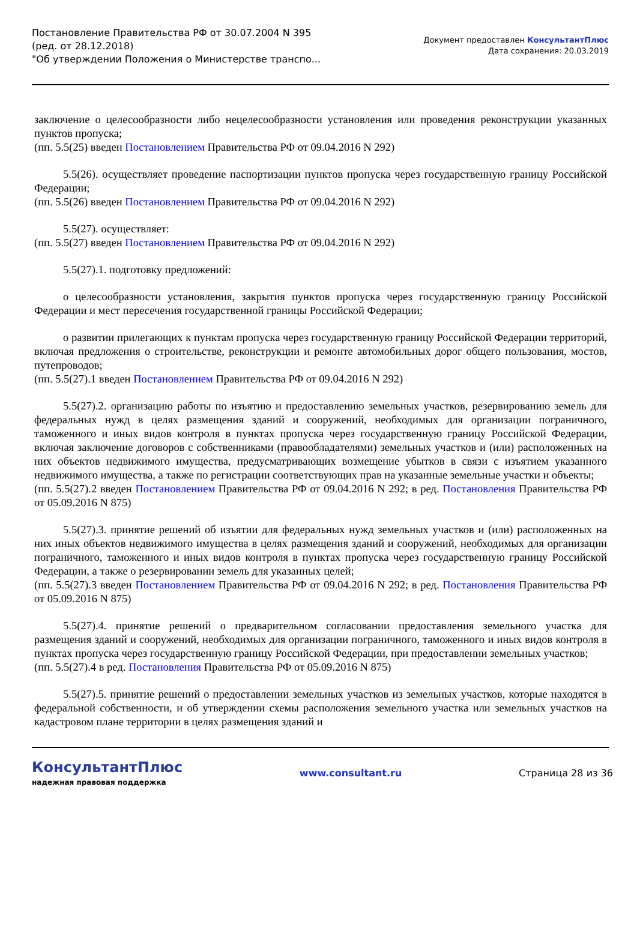Постановление Правительства РФ от 30.07.2004 N 395
(ред. от 28.12.2018)
"Об утверждении Положения о Министерстве транспо...
Документ предоставлен КонсультантПлюс
Дата сохранения: 20.03.2019
заключение о целесообразности либо нецелесообразности установления или проведения реконструкции указанных пунктов пропуска;
(пп. 5.5(25) введен Постановлением Правительства РФ от 09.04.2016 N 292)
5.5(26). осуществляет проведение паспортизации пунктов пропуска через государственную границу Российской Федерации;
(пп. 5.5(26) введен Постановлением Правительства РФ от 09.04.2016 N 292)
5.5(27). осуществляет:
(пп. 5.5(27) введен Постановлением Правительства РФ от 09.04.2016 N 292)
5.5(27).1. подготовку предложений:
о целесообразности установления, закрытия пунктов пропуска через государственную границу Российской Федерации и мест пересечения государственной границы Российской Федерации;
о развитии прилегающих к пунктам пропуска через государственную границу Российской Федерации территорий, включая предложения о строительстве, реконструкции и ремонте автомобильных дорог общего пользования, мостов, путепроводов;
(пп. 5.5(27).1 введен Постановлением Правительства РФ от 09.04.2016 N 292)
5.5(27).2. организацию работы по изъятию и предоставлению земельных участков, резервированию земель для федеральных нужд в целях размещения зданий и сооружений, необходимых для организации пограничного, таможенного и иных видов контроля в пунктах пропуска через государственную границу Российской Федерации, включая заключение договоров с собственниками (правообладателями) земельных участков и (или) расположенных на них объектов недвижимого имущества, предусматривающих возмещение убытков в связи с изъятием указанного недвижимого имущества, а также по регистрации соответствующих прав на указанные земельные участки и объекты;
(пп. 5.5(27).2 введен Постановлением Правительства РФ от 09.04.2016 N 292; в ред. Постановления Правительства РФ от 05.09.2016 N 875)
5.5(27).3. принятие решений об изъятии для федеральных нужд земельных участков и (или) расположенных на них иных объектов недвижимого имущества в целях размещения зданий и сооружений, необходимых для организации пограничного, таможенного и иных видов контроля в пунктах пропуска через государственную границу Российской Федерации, а также о резервировании земель для указанных целей;
(пп. 5.5(27).3 введен Постановлением Правительства РФ от 09.04.2016 N 292; в ред. Постановления Правительства РФ от 05.09.2016 N 875)
5.5(27).4. принятие решений о предварительном согласовании предоставления земельного участка для размещения зданий и сооружений, необходимых для организации пограничного, таможенного и иных видов контроля в пунктах пропуска через государственную границу Российской Федерации, при предоставлении земельных участков;
(пп. 5.5(27).4 в ред. Постановления Правительства РФ от 05.09.2016 N 875)
5.5(27).5. принятие решений о предоставлении земельных участков из земельных участков, которые находятся в федеральной собственности, и об утверждении схемы расположения земельного участка или земельных участков на кадастровом плане территории в целях размещения зданий и
КонсультантПлюс
надежная правовая поддержка
www.consultant.ru Страница 28 из 36